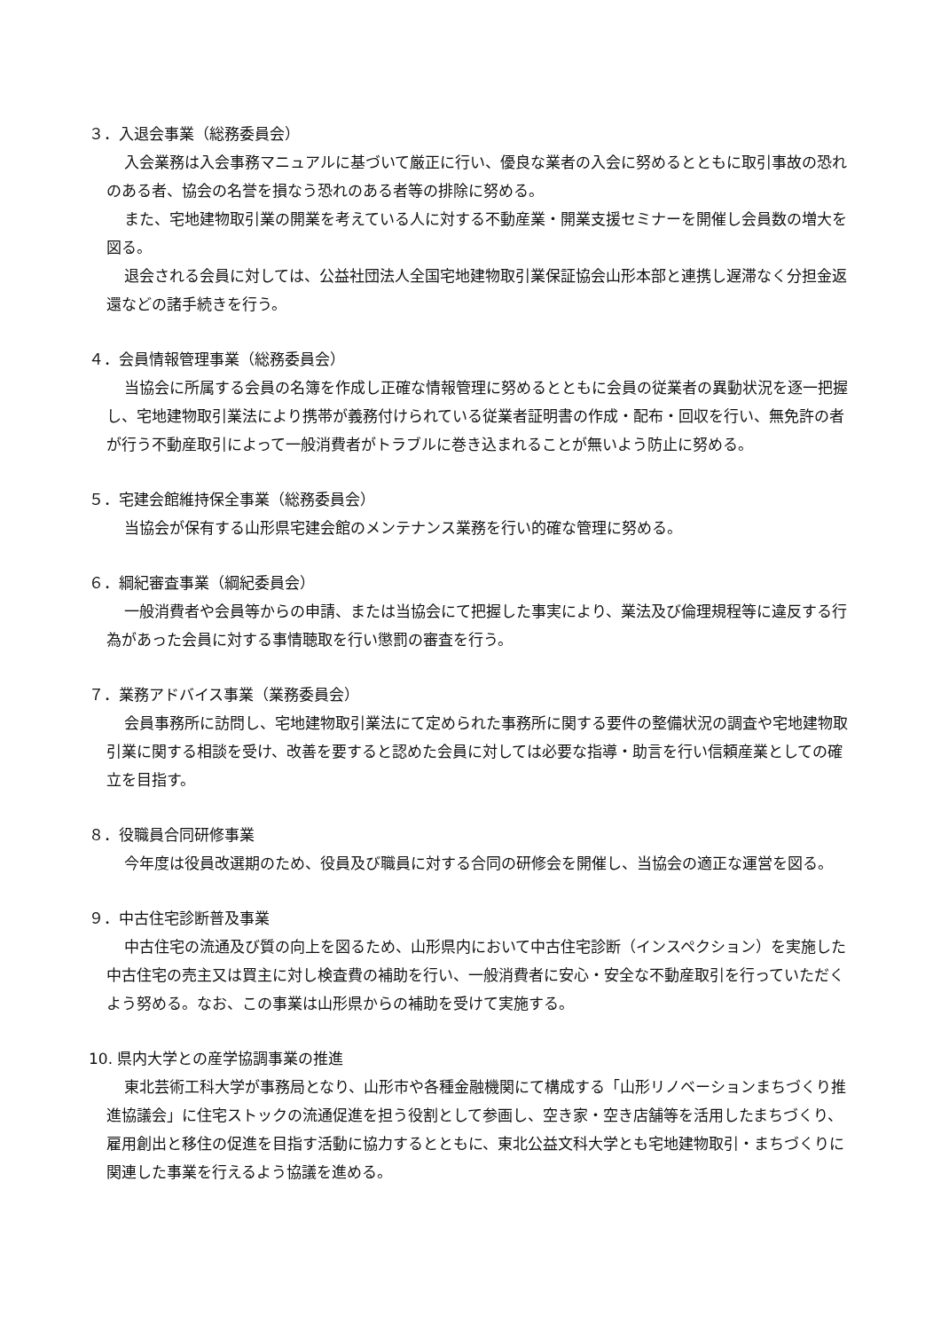３．入退会事業（総務委員会）
入会業務は入会事務マニュアルに基づいて厳正に行い、優良な業者の入会に努めるとともに取引事故の恐れのある者、協会の名誉を損なう恐れのある者等の排除に努める。
また、宅地建物取引業の開業を考えている人に対する不動産業・開業支援セミナーを開催し会員数の増大を図る。
退会される会員に対しては、公益社団法人全国宅地建物取引業保証協会山形本部と連携し遅滞なく分担金返還などの諸手続きを行う。
４．会員情報管理事業（総務委員会）
当協会に所属する会員の名簿を作成し正確な情報管理に努めるとともに会員の従業者の異動状況を逐一把握し、宅地建物取引業法により携帯が義務付けられている従業者証明書の作成・配布・回収を行い、無免許の者が行う不動産取引によって一般消費者がトラブルに巻き込まれることが無いよう防止に努める。
５．宅建会館維持保全事業（総務委員会）
当協会が保有する山形県宅建会館のメンテナンス業務を行い的確な管理に努める。
６．綱紀審査事業（綱紀委員会）
一般消費者や会員等からの申請、または当協会にて把握した事実により、業法及び倫理規程等に違反する行為があった会員に対する事情聴取を行い懲罰の審査を行う。
７．業務アドバイス事業（業務委員会）
会員事務所に訪問し、宅地建物取引業法にて定められた事務所に関する要件の整備状況の調査や宅地建物取引業に関する相談を受け、改善を要すると認めた会員に対しては必要な指導・助言を行い信頼産業としての確立を目指す。
８．役職員合同研修事業
今年度は役員改選期のため、役員及び職員に対する合同の研修会を開催し、当協会の適正な運営を図る。
９．中古住宅診断普及事業
中古住宅の流通及び質の向上を図るため、山形県内において中古住宅診断（インスペクション）を実施した中古住宅の売主又は買主に対し検査費の補助を行い、一般消費者に安心・安全な不動産取引を行っていただくよう努める。なお、この事業は山形県からの補助を受けて実施する。
10. 県内大学との産学協調事業の推進
東北芸術工科大学が事務局となり、山形市や各種金融機関にて構成する「山形リノベーションまちづくり推進協議会」に住宅ストックの流通促進を担う役割として参画し、空き家・空き店舗等を活用したまちづくり、雇用創出と移住の促進を目指す活動に協力するとともに、東北公益文科大学とも宅地建物取引・まちづくりに関連した事業を行えるよう協議を進める。